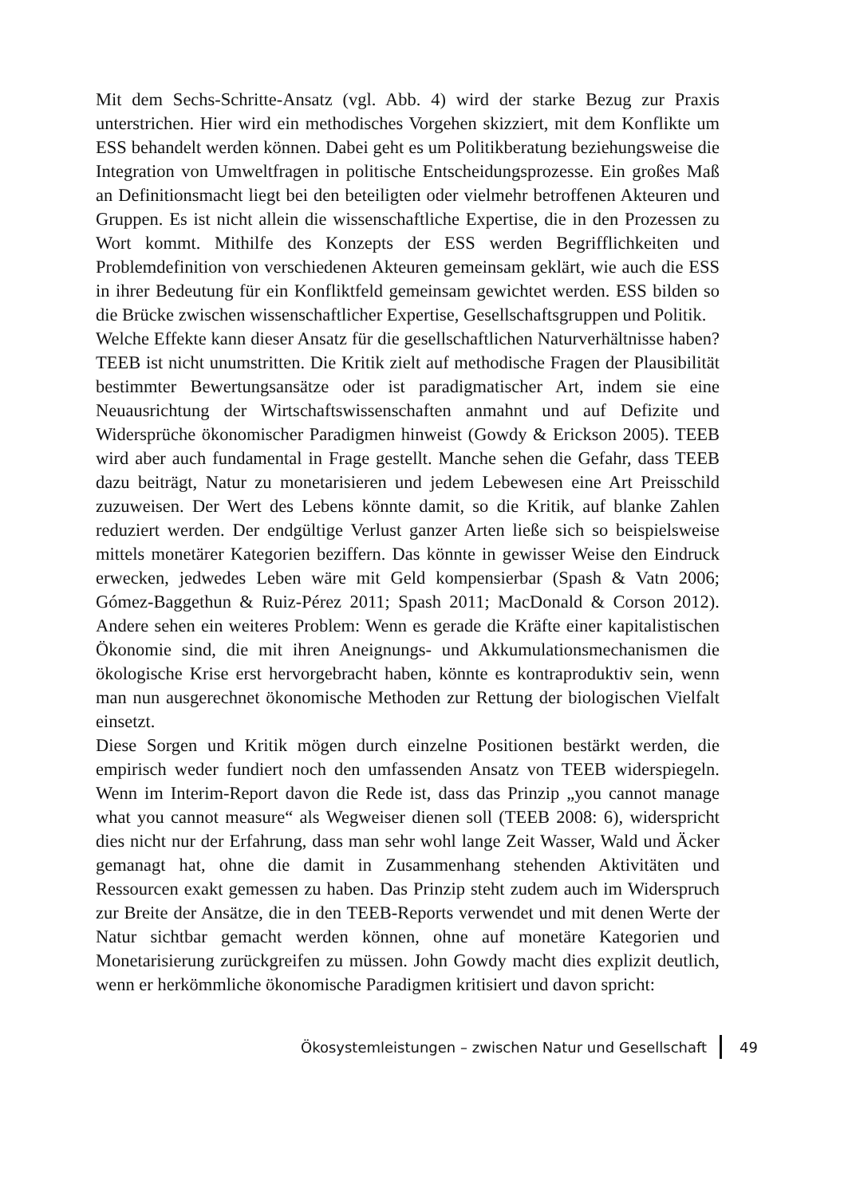Mit dem Sechs-Schritte-Ansatz (vgl. Abb. 4) wird der starke Bezug zur Praxis unterstrichen. Hier wird ein methodisches Vorgehen skizziert, mit dem Konflikte um ESS behandelt werden können. Dabei geht es um Politikberatung beziehungsweise die Integration von Umweltfragen in politische Entscheidungsprozesse. Ein großes Maß an Definitionsmacht liegt bei den beteiligten oder vielmehr betroffenen Akteuren und Gruppen. Es ist nicht allein die wissenschaftliche Expertise, die in den Prozessen zu Wort kommt. Mithilfe des Konzepts der ESS werden Begrifflichkeiten und Problemdefinition von verschiedenen Akteuren gemeinsam geklärt, wie auch die ESS in ihrer Bedeutung für ein Konfliktfeld gemeinsam gewichtet werden. ESS bilden so die Brücke zwischen wissenschaftlicher Expertise, Gesellschaftsgruppen und Politik.
Welche Effekte kann dieser Ansatz für die gesellschaftlichen Naturverhältnisse haben? TEEB ist nicht unumstritten. Die Kritik zielt auf methodische Fragen der Plausibilität bestimmter Bewertungsansätze oder ist paradigmatischer Art, indem sie eine Neuausrichtung der Wirtschaftswissenschaften anmahnt und auf Defizite und Widersprüche ökonomischer Paradigmen hinweist (Gowdy & Erickson 2005). TEEB wird aber auch fundamental in Frage gestellt. Manche sehen die Gefahr, dass TEEB dazu beiträgt, Natur zu monetarisieren und jedem Lebewesen eine Art Preisschild zuzuweisen. Der Wert des Lebens könnte damit, so die Kritik, auf blanke Zahlen reduziert werden. Der endgültige Verlust ganzer Arten ließe sich so beispielsweise mittels monetärer Kategorien beziffern. Das könnte in gewisser Weise den Eindruck erwecken, jedwedes Leben wäre mit Geld kompensierbar (Spash & Vatn 2006; Gómez-Baggethun & Ruiz-Pérez 2011; Spash 2011; MacDonald & Corson 2012). Andere sehen ein weiteres Problem: Wenn es gerade die Kräfte einer kapitalistischen Ökonomie sind, die mit ihren Aneignungs- und Akkumulationsmechanismen die ökologische Krise erst hervorgebracht haben, könnte es kontraproduktiv sein, wenn man nun ausgerechnet ökonomische Methoden zur Rettung der biologischen Vielfalt einsetzt.
Diese Sorgen und Kritik mögen durch einzelne Positionen bestärkt werden, die empirisch weder fundiert noch den umfassenden Ansatz von TEEB widerspiegeln. Wenn im Interim-Report davon die Rede ist, dass das Prinzip „you cannot manage what you cannot measure“ als Wegweiser dienen soll (TEEB 2008: 6), widerspricht dies nicht nur der Erfahrung, dass man sehr wohl lange Zeit Wasser, Wald und Äcker gemanagt hat, ohne die damit in Zusammenhang stehenden Aktivitäten und Ressourcen exakt gemessen zu haben. Das Prinzip steht zudem auch im Widerspruch zur Breite der Ansätze, die in den TEEB-Reports verwendet und mit denen Werte der Natur sichtbar gemacht werden können, ohne auf monetäre Kategorien und Monetarisierung zurückgreifen zu müssen. John Gowdy macht dies explizit deutlich, wenn er herkömmliche ökonomische Paradigmen kritisiert und davon spricht:
Ökosystemleistungen – zwischen Natur und Gesellschaft 49